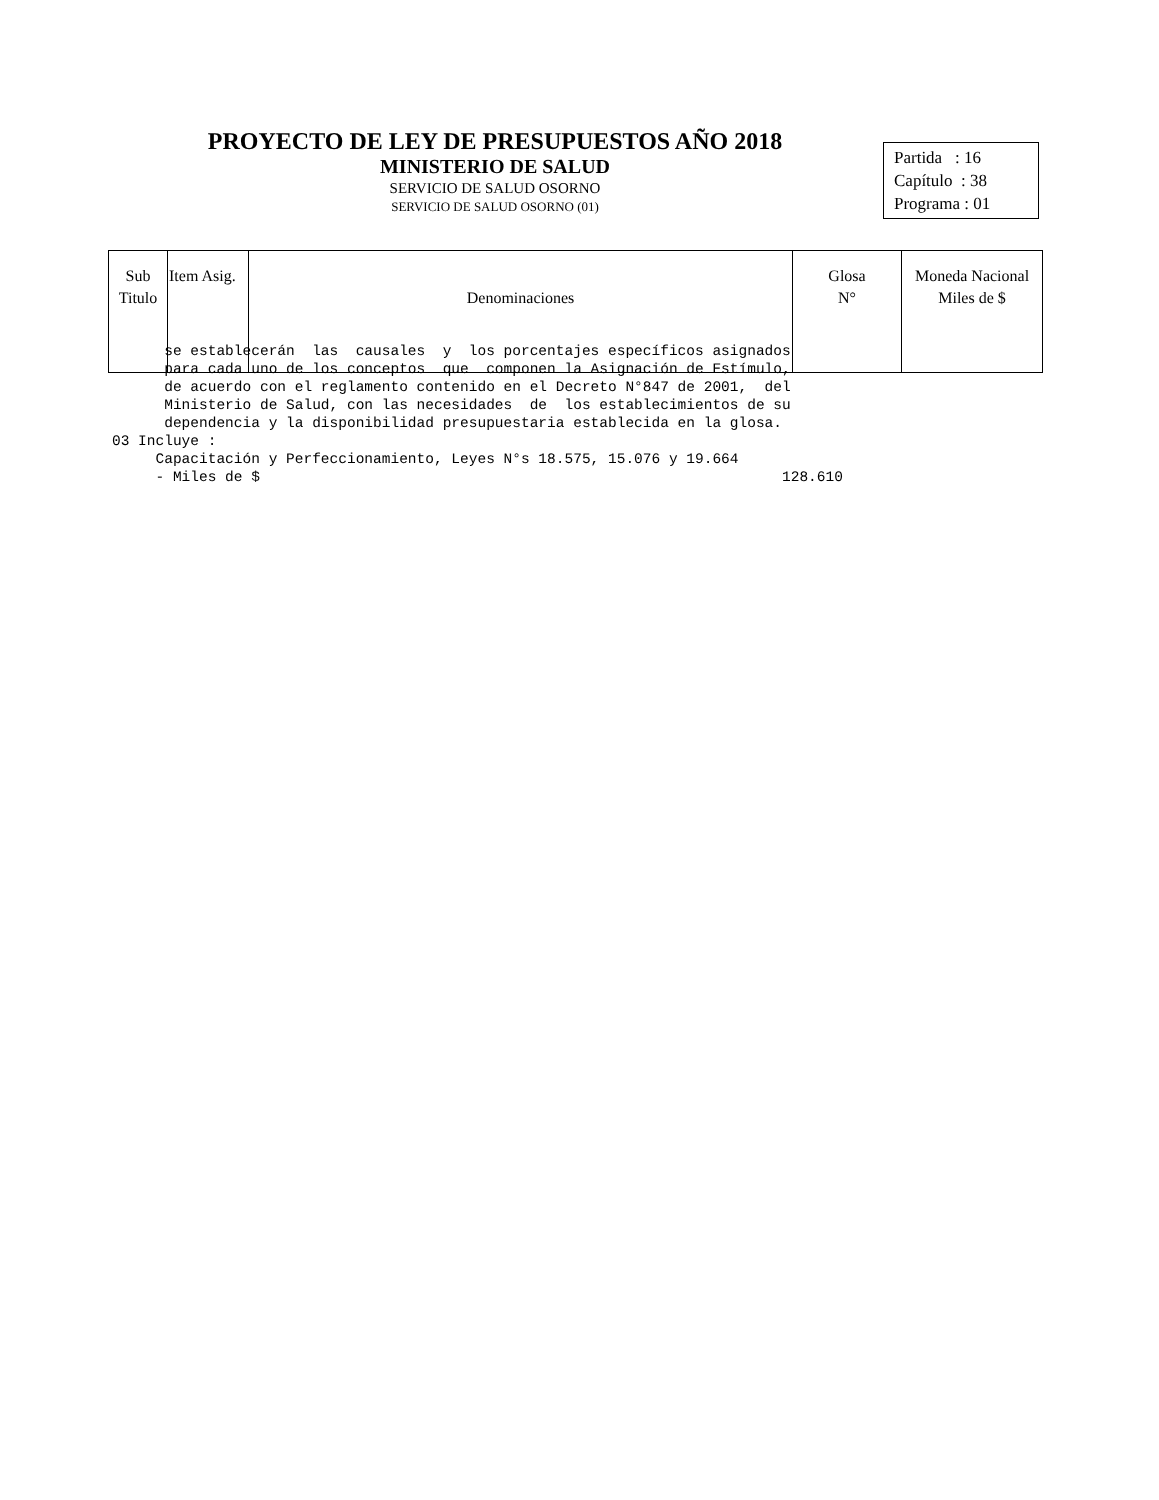PROYECTO DE LEY DE PRESUPUESTOS AÑO 2018
MINISTERIO DE SALUD
SERVICIO DE SALUD OSORNO
SERVICIO DE SALUD OSORNO (01)
Partida : 16
Capítulo : 38
Programa : 01
| Sub Titulo | Item Asig. | Denominaciones | Glosa N° | Moneda Nacional Miles de $ |
| --- | --- | --- | --- | --- |
se establecerán las causales y los porcentajes específicos asignados para cada uno de los conceptos que componen la Asignación de Estímulo, de acuerdo con el reglamento contenido en el Decreto N°847 de 2001, del Ministerio de Salud, con las necesidades de los establecimientos de su dependencia y la disponibilidad presupuestaria establecida en la glosa. 03 Incluye : Capacitación y Perfeccionamiento, Leyes N°s 18.575, 15.076 y 19.664 - Miles de $ 128.610